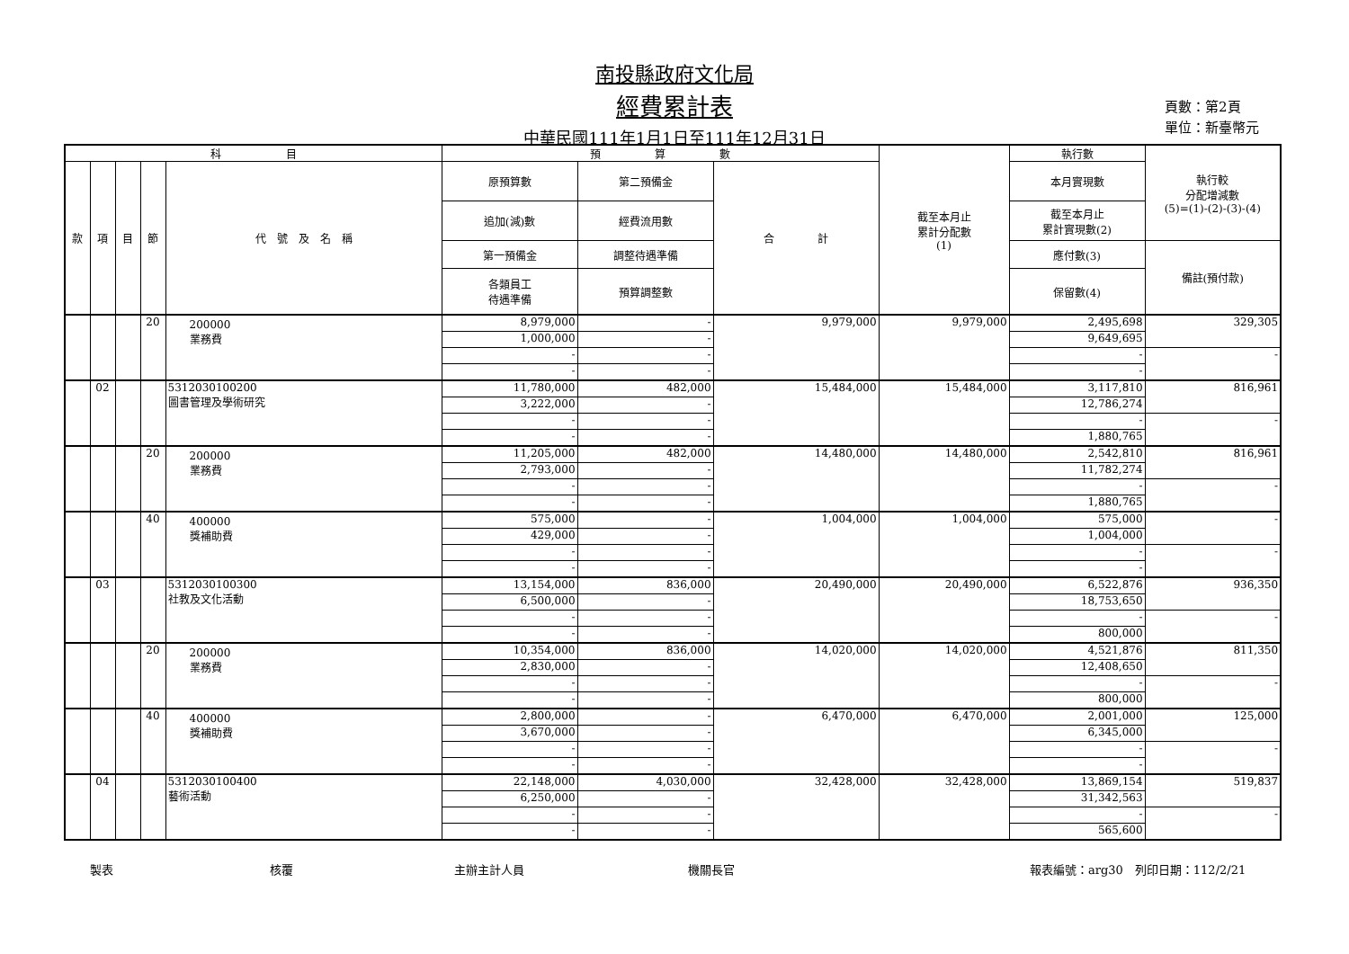南投縣政府文化局
經費累計表
中華民國111年1月1日至111年12月31日
頁數：第2頁
單位：新臺幣元
| 科 目 | | | | | 預 算 數 | | | 截至本月止 累計分配數 (1) | 執行數 | 執行較 分配增減數 (5)=(1)-(2)-(3)-(4) |
| --- | --- | --- | --- | --- | --- | --- | --- | --- | --- | --- |
| 款 | 項 | 目 | 節 | 代 號 及 名 稱 | 原預算數 | 第二預備金 | 合 計 | | 本月實現數 | |
| | | | | | 追加(減)數 | 經費流用數 | | | 截至本月止 累計實現數(2) | |
| | | | | | 第一預備金 | 調整待遇準備 | | | 應付數(3) | 備註(預付款) |
| | | | | | 各類員工 待遇準備 | 預算調整數 | | | 保留數(4) | |
| | | | 20 | 200000 業務費 | 8,979,000 | - | 9,979,000 | 9,979,000 | 2,495,698 | 329,305 |
| | | | | | 1,000,000 | - | | | 9,649,695 | |
| | | | | | - | - | | | - | - |
| | | | | | - | - | | | - | |
| | 02 | | | 5312030100200 圖書管理及學術研究 | 11,780,000 | 482,000 | 15,484,000 | 15,484,000 | 3,117,810 | 816,961 |
| | | | | | 3,222,000 | - | | | 12,786,274 | |
| | | | | | - | - | | | - | - |
| | | | | | - | - | | | 1,880,765 | |
| | | | 20 | 200000 業務費 | 11,205,000 | 482,000 | 14,480,000 | 14,480,000 | 2,542,810 | 816,961 |
| | | | | | 2,793,000 | - | | | 11,782,274 | |
| | | | | | - | - | | | - | - |
| | | | | | - | - | | | 1,880,765 | |
| | | | 40 | 400000 獎補助費 | 575,000 | - | 1,004,000 | 1,004,000 | 575,000 | - |
| | | | | | 429,000 | - | | | 1,004,000 | |
| | | | | | - | - | | | - | - |
| | | | | | - | - | | | - | |
| | 03 | | | 5312030100300 社教及文化活動 | 13,154,000 | 836,000 | 20,490,000 | 20,490,000 | 6,522,876 | 936,350 |
| | | | | | 6,500,000 | - | | | 18,753,650 | |
| | | | | | - | - | | | - | - |
| | | | | | - | - | | | 800,000 | |
| | | | 20 | 200000 業務費 | 10,354,000 | 836,000 | 14,020,000 | 14,020,000 | 4,521,876 | 811,350 |
| | | | | | 2,830,000 | - | | | 12,408,650 | |
| | | | | | - | - | | | - | - |
| | | | | | - | - | | | 800,000 | |
| | | | 40 | 400000 獎補助費 | 2,800,000 | - | 6,470,000 | 6,470,000 | 2,001,000 | 125,000 |
| | | | | | 3,670,000 | - | | | 6,345,000 | |
| | | | | | - | - | | | - | - |
| | | | | | - | - | | | - | |
| | 04 | | | 5312030100400 藝術活動 | 22,148,000 | 4,030,000 | 32,428,000 | 32,428,000 | 13,869,154 | 519,837 |
| | | | | | 6,250,000 | - | | | 31,342,563 | |
| | | | | | - | - | | | - | - |
| | | | | | - | - | | | 565,600 | |
製表 核覆 主辦主計人員 機關長官 報表編號：arg30　列印日期：112/2/21